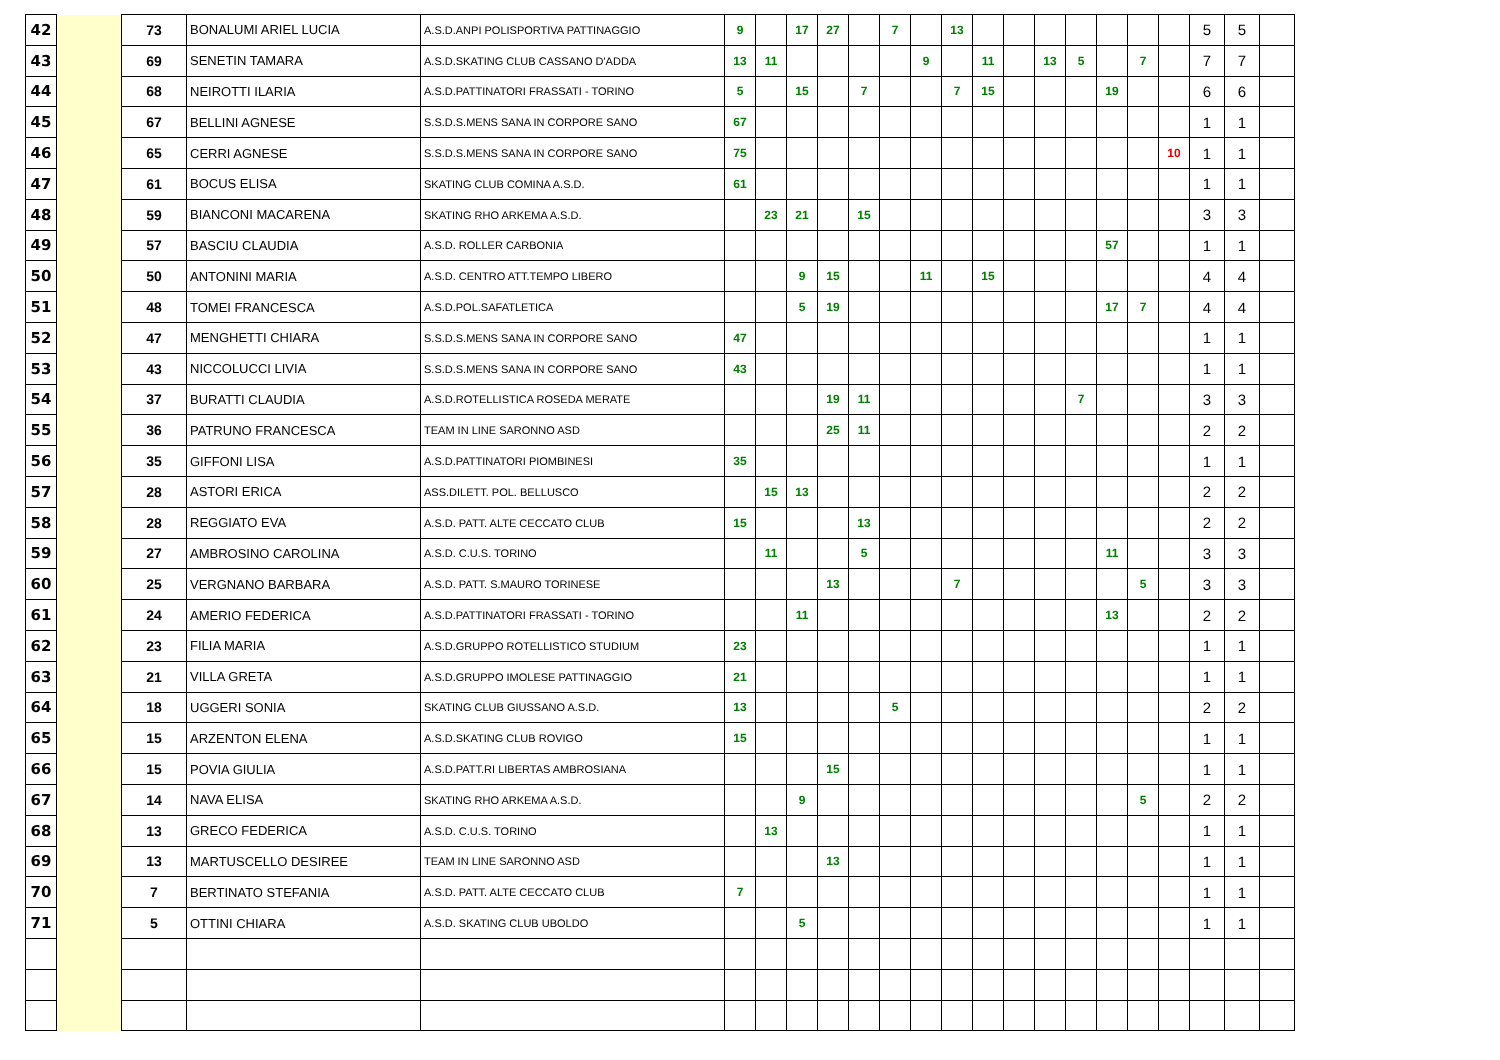| 42 | | 73 | BONALUMI ARIEL LUCIA | A.S.D.ANPI POLISPORTIVA PATTINAGGIO | 9 | | 17 | 27 | | 7 | | 13 | | | | | | | | 5 | 5 | |
| 43 | | 69 | SENETIN TAMARA | A.S.D.SKATING CLUB CASSANO D'ADDA | 13 | 11 | | | | | 9 | | 11 | | 13 | 5 | | 7 | | 7 | 7 | |
| 44 | | 68 | NEIROTTI ILARIA | A.S.D.PATTINATORI FRASSATI - TORINO | 5 | | 15 | | 7 | | | 7 | 15 | | | | 19 | | | 6 | 6 | |
| 45 | | 67 | BELLINI AGNESE | S.S.D.S.MENS SANA IN CORPORE SANO | 67 | | | | | | | | | | | | | | | 1 | 1 | |
| 46 | | 65 | CERRI AGNESE | S.S.D.S.MENS SANA IN CORPORE SANO | 75 | | | | | | | | | | | | | | 10 | 1 | 1 | |
| 47 | | 61 | BOCUS ELISA | SKATING CLUB COMINA A.S.D. | 61 | | | | | | | | | | | | | | | 1 | 1 | |
| 48 | | 59 | BIANCONI MACARENA | SKATING RHO ARKEMA A.S.D. | | 23 | 21 | | 15 | | | | | | | | | | | 3 | 3 | |
| 49 | | 57 | BASCIU CLAUDIA | A.S.D. ROLLER CARBONIA | | | | | | | | | | | | | 57 | | | 1 | 1 | |
| 50 | | 50 | ANTONINI MARIA | A.S.D. CENTRO ATT.TEMPO LIBERO | | | 9 | 15 | | | 11 | | 15 | | | | | | | 4 | 4 | |
| 51 | | 48 | TOMEI FRANCESCA | A.S.D.POL.SAFATLETICA | | | 5 | 19 | | | | | | | | | 17 | 7 | | 4 | 4 | |
| 52 | | 47 | MENGHETTI CHIARA | S.S.D.S.MENS SANA IN CORPORE SANO | 47 | | | | | | | | | | | | | | | 1 | 1 | |
| 53 | | 43 | NICCOLUCCI LIVIA | S.S.D.S.MENS SANA IN CORPORE SANO | 43 | | | | | | | | | | | | | | | 1 | 1 | |
| 54 | | 37 | BURATTI CLAUDIA | A.S.D.ROTELLISTICA ROSEDA MERATE | | | | 19 | 11 | | | | | | | 7 | | | | 3 | 3 | |
| 55 | | 36 | PATRUNO FRANCESCA | TEAM IN LINE SARONNO ASD | | | | 25 | 11 | | | | | | | | | | | 2 | 2 | |
| 56 | | 35 | GIFFONI LISA | A.S.D.PATTINATORI PIOMBINESI | 35 | | | | | | | | | | | | | | | 1 | 1 | |
| 57 | | 28 | ASTORI ERICA | ASS.DILETT. POL. BELLUSCO | | 15 | 13 | | | | | | | | | | | | | 2 | 2 | |
| 58 | | 28 | REGGIATO EVA | A.S.D. PATT. ALTE CECCATO CLUB | 15 | | | | 13 | | | | | | | | | | | 2 | 2 | |
| 59 | | 27 | AMBROSINO CAROLINA | A.S.D. C.U.S. TORINO | | 11 | | | 5 | | | | | | | | 11 | | | 3 | 3 | |
| 60 | | 25 | VERGNANO BARBARA | A.S.D. PATT. S.MAURO TORINESE | | | | 13 | | | | 7 | | | | | | 5 | | 3 | 3 | |
| 61 | | 24 | AMERIO FEDERICA | A.S.D.PATTINATORI FRASSATI - TORINO | | | 11 | | | | | | | | | | 13 | | | 2 | 2 | |
| 62 | | 23 | FILIA MARIA | A.S.D.GRUPPO ROTELLISTICO STUDIUM | 23 | | | | | | | | | | | | | | | 1 | 1 | |
| 63 | | 21 | VILLA GRETA | A.S.D.GRUPPO IMOLESE PATTINAGGIO | 21 | | | | | | | | | | | | | | | 1 | 1 | |
| 64 | | 18 | UGGERI SONIA | SKATING CLUB GIUSSANO A.S.D. | 13 | | | | | 5 | | | | | | | | | | 2 | 2 | |
| 65 | | 15 | ARZENTON ELENA | A.S.D.SKATING CLUB ROVIGO | 15 | | | | | | | | | | | | | | | 1 | 1 | |
| 66 | | 15 | POVIA GIULIA | A.S.D.PATT.RI LIBERTAS AMBROSIANA | | | | 15 | | | | | | | | | | | | 1 | 1 | |
| 67 | | 14 | NAVA ELISA | SKATING RHO ARKEMA A.S.D. | | | 9 | | | | | | | | | | | 5 | | 2 | 2 | |
| 68 | | 13 | GRECO FEDERICA | A.S.D. C.U.S. TORINO | | 13 | | | | | | | | | | | | | | 1 | 1 | |
| 69 | | 13 | MARTUSCELLO DESIREE | TEAM IN LINE SARONNO ASD | | | | 13 | | | | | | | | | | | | 1 | 1 | |
| 70 | | 7 | BERTINATO STEFANIA | A.S.D. PATT. ALTE CECCATO CLUB | 7 | | | | | | | | | | | | | | | 1 | 1 | |
| 71 | | 5 | OTTINI CHIARA | A.S.D. SKATING CLUB UBOLDO | | | 5 | | | | | | | | | | | | | 1 | 1 | |